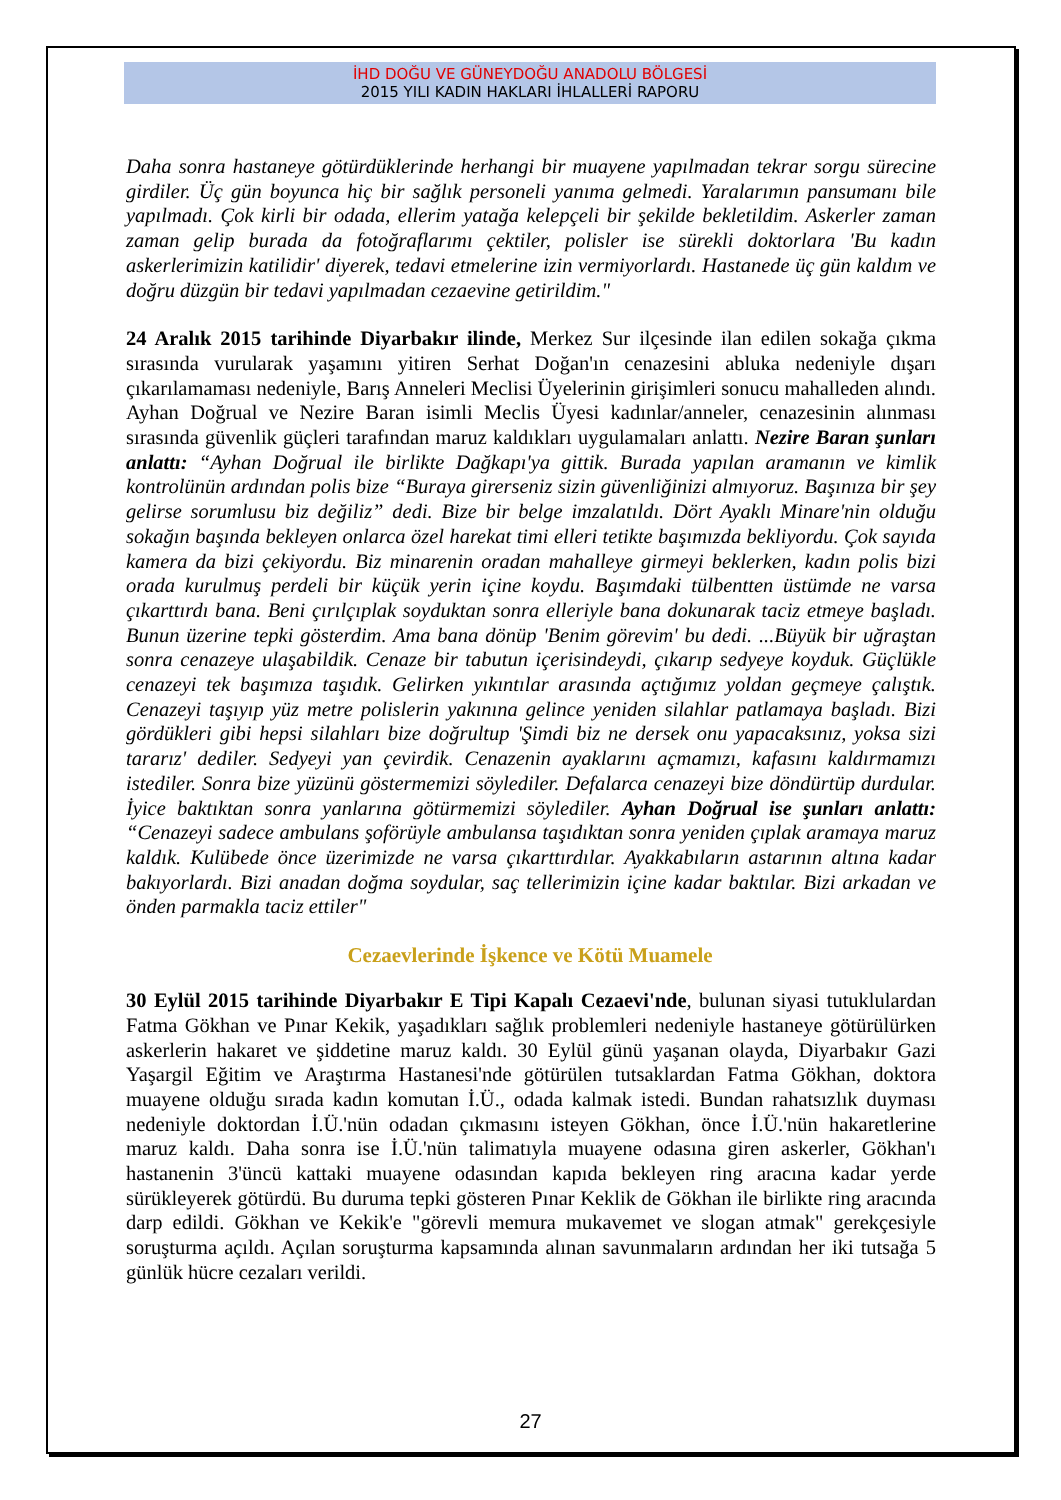İHD DOĞU VE GÜNEYDOĞU ANADOLU BÖLGESİ
2015 YILI KADIN HAKLARI İHLALLERİ RAPORU
Daha sonra hastaneye götürdüklerinde herhangi bir muayene yapılmadan tekrar sorgu sürecine girdiler. Üç gün boyunca hiç bir sağlık personeli yanıma gelmedi. Yaralarımın pansumanı bile yapılmadı. Çok kirli bir odada, ellerim yatağa kelepçeli bir şekilde bekletildim. Askerler zaman zaman gelip burada da fotoğraflarımı çektiler, polisler ise sürekli doktorlara 'Bu kadın askerlerimizin katilidir' diyerek, tedavi etmelerine izin vermiyorlardı. Hastanede üç gün kaldım ve doğru düzgün bir tedavi yapılmadan cezaevine getirildim."
24 Aralık 2015 tarihinde Diyarbakır ilinde, Merkez Sur ilçesinde ilan edilen sokağa çıkma sırasında vurularak yaşamını yitiren Serhat Doğan'ın cenazesini abluka nedeniyle dışarı çıkarılamaması nedeniyle, Barış Anneleri Meclisi Üyelerinin girişimleri sonucu mahalleden alındı. Ayhan Doğrual ve Nezire Baran isimli Meclis Üyesi kadınlar/anneler, cenazesinin alınması sırasında güvenlik güçleri tarafından maruz kaldıkları uygulamaları anlattı. Nezire Baran şunları anlattı: “Ayhan Doğrual ile birlikte Dağkapı'ya gittik. Burada yapılan aramanın ve kimlik kontrolünün ardından polis bize “Buraya girerseniz sizin güvenliğinizi almıyoruz. Başınıza bir şey gelirse sorumlusu biz değiliz” dedi. Bize bir belge imzalatıldı. Dört Ayaklı Minare'nin olduğu sokağın başında bekleyen onlarca özel harekat timi elleri tetikte başımızda bekliyordu. Çok sayıda kamera da bizi çekiyordu. Biz minarenin oradan mahalleye girmeyi beklerken, kadın polis bizi orada kurulmuş perdeli bir küçük yerin içine koydu. Başımdaki tülbentten üstümde ne varsa çıkarttırdı bana. Beni çırılçıplak soyduktan sonra elleriyle bana dokunarak taciz etmeye başladı. Bunun üzerine tepki gösterdim. Ama bana dönüp 'Benim görevim' bu dedi. ...Büyük bir uğraştan sonra cenazeye ulaşabildik. Cenaze bir tabutun içerisindeydi, çıkarıp sedyeye koyduk. Güçlükle cenazeyi tek başımıza taşıdık. Gelirken yıkıntılar arasında açtığımız yoldan geçmeye çalıştık. Cenazeyi taşıyıp yüz metre polislerin yakınına gelince yeniden silahlar patlamaya başladı. Bizi gördükleri gibi hepsi silahları bize doğrultup 'Şimdi biz ne dersek onu yapacaksınız, yoksa sizi tararız' dediler. Sedyeyi yan çevirdik. Cenazenin ayaklarını açmamızı, kafasını kaldırmamızı istediler. Sonra bize yüzünü göstermemizi söylediler. Defalarca cenazeyi bize döndürtüp durdular. İyice baktıktan sonra yanlarına götürmemizi söylediler. Ayhan Doğrual ise şunları anlattı: “Cenazeyi sadece ambulans şoförüyle ambulansa taşıdıktan sonra yeniden çıplak aramaya maruz kaldık. Kulübede önce üzerimizde ne varsa çıkarttırdılar. Ayakkabıların astarının altına kadar bakıyorlardı. Bizi anadan doğma soydular, saç tellerimizin içine kadar baktılar. Bizi arkadan ve önden parmakla taciz ettiler"
Cezaevlerinde İşkence ve Kötü Muamele
30 Eylül 2015 tarihinde Diyarbakır E Tipi Kapalı Cezaevi'nde, bulunan siyasi tutuklulardan Fatma Gökhan ve Pınar Kekik, yaşadıkları sağlık problemleri nedeniyle hastaneye götürülürken askerlerin hakaret ve şiddetine maruz kaldı. 30 Eylül günü yaşanan olayda, Diyarbakır Gazi Yaşargil Eğitim ve Araştırma Hastanesi'nde götürülen tutsaklardan Fatma Gökhan, doktora muayene olduğu sırada kadın komutan İ.Ü., odada kalmak istedi. Bundan rahatsızlık duyması nedeniyle doktordan İ.Ü.'nün odadan çıkmasını isteyen Gökhan, önce İ.Ü.'nün hakaretlerine maruz kaldı. Daha sonra ise İ.Ü.'nün talimatıyla muayene odasına giren askerler, Gökhan'ı hastanenin 3'üncü kattaki muayene odasından kapıda bekleyen ring aracına kadar yerde sürükleyerek götürdü. Bu duruma tepki gösteren Pınar Keklik de Gökhan ile birlikte ring aracında darp edildi. Gökhan ve Kekik'e "görevli memura mukavemet ve slogan atmak" gerekçesiyle soruşturma açıldı. Açılan soruşturma kapsamında alınan savunmaların ardından her iki tutsağa 5 günlük hücre cezaları verildi.
27